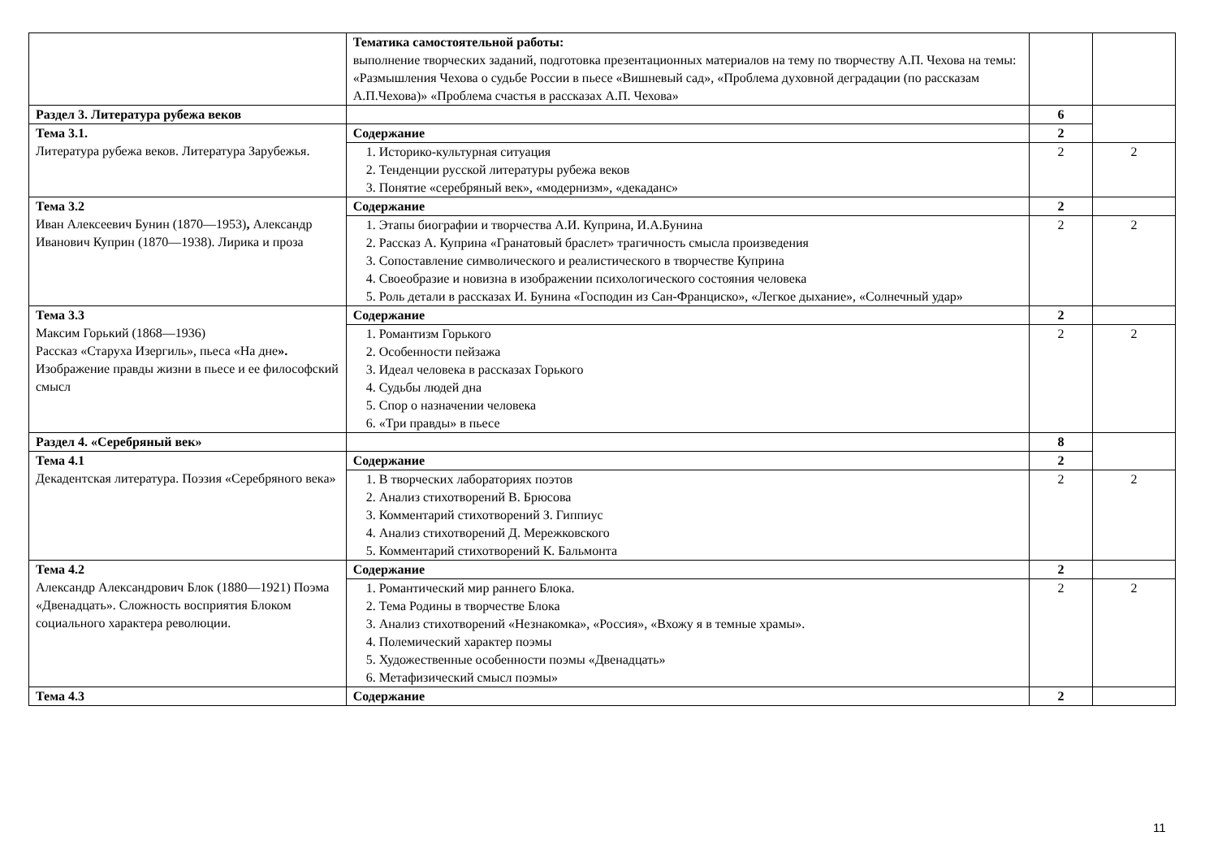| | Тематика самостоятельной работы: выполнение творческих заданий, подготовка презентационных материалов на тему по творчеству А.П. Чехова на темы: «Размышления Чехова о судьбе России в пьесе «Вишневый сад», «Проблема духовной деградации (по рассказам А.П.Чехова)» «Проблема счастья в рассказах А.П. Чехова» | | |
| Раздел 3. Литература рубежа веков | | 6 | |
| Тема 3.1. Литература рубежа веков. Литература Зарубежья. | Содержание | 2 | |
| | 1. Историко-культурная ситуация 2. Тенденции русской литературы рубежа веков 3. Понятие «серебряный век», «модернизм», «декаданс» | 2 | 2 |
| Тема 3.2 Иван Алексеевич Бунин (1870—1953) , Александр Иванович Куприн (1870—1938). Лирика и проза | Содержание | 2 | |
| | 1. Этапы биографии и творчества А.И. Куприна, И.А.Бунина 2. Рассказ А. Куприна «Гранатовый браслет» трагичность смысла произведения 3. Сопоставление символического и реалистического в творчестве Куприна 4. Своеобразие и новизна в изображении психологического состояния человека 5. Роль детали в рассказах И. Бунина «Господин из Сан-Франциско», «Легкое дыхание», «Солнечный удар» | 2 | 2 |
| Тема 3.3 Максим Горький (1868—1936) Рассказ «Старуха Изергиль», пьеса «На дне ». Изображение правды жизни в пьесе и ее философский смысл | Содержание | 2 | |
| | 1. Романтизм Горького 2. Особенности пейзажа 3. Идеал человека в рассказах Горького 4. Судьбы людей дна 5. Спор о назначении человека 6. «Три правды» в пьесе | 2 | 2 |
| Раздел 4. «Серебряный век» | | 8 | |
| Тема 4.1 Декадентская литература. Поэзия «Серебряного века» | Содержание | 2 | |
| | 1. В творческих лабораториях поэтов 2. Анализ стихотворений В. Брюсова 3. Комментарий стихотворений З. Гиппиус 4. Анализ стихотворений Д. Мережковского 5. Комментарий стихотворений К. Бальмонта | 2 | 2 |
| Тема 4.2 Александр Александрович Блок (1880—1921) Поэма «Двенадцать». Сложность восприятия Блоком социального характера революции. | Содержание | 2 | |
| | 1. Романтический мир раннего Блока. 2. Тема Родины в творчестве Блока 3. Анализ стихотворений «Незнакомка», «Россия», «Вхожу я в темные храмы». 4. Полемический характер поэмы 5. Художественные особенности поэмы «Двенадцать» 6. Метафизический смысл поэмы» | 2 | 2 |
| Тема 4.3 | Содержание | 2 | |
11